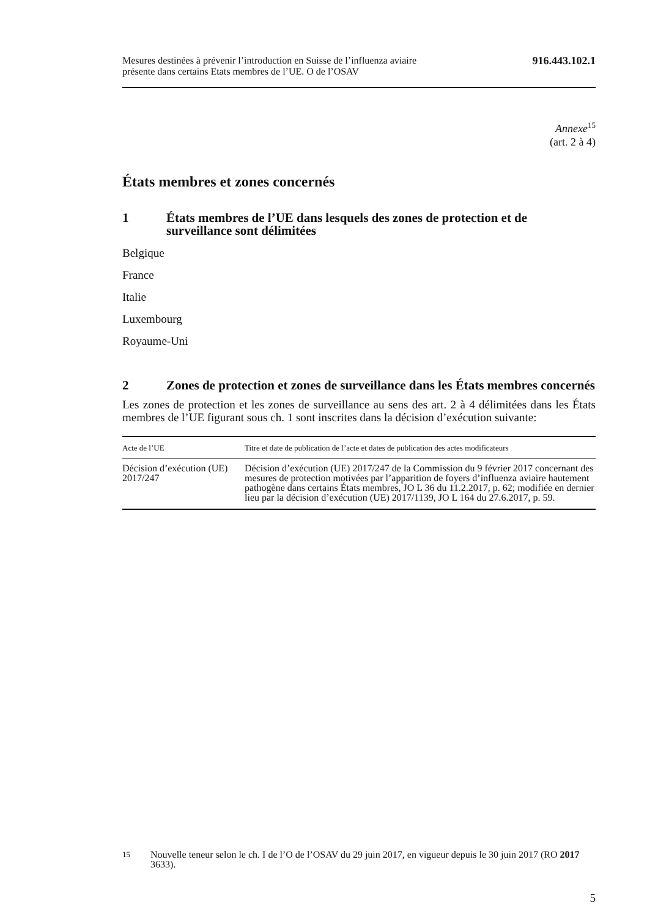Mesures destinées à prévenir l’introduction en Suisse de l’influenza aviaire
présente dans certains Etats membres de l’UE. O de l’OSAV
916.443.102.1
Annexe<sup>15</sup>
(art. 2 à 4)
États membres et zones concernés
1 États membres de l’UE dans lesquels des zones de protection et de surveillance sont délimitées
Belgique
France
Italie
Luxembourg
Royaume-Uni
2 Zones de protection et zones de surveillance dans les États membres concernés
Les zones de protection et les zones de surveillance au sens des art. 2 à 4 délimitées dans les États membres de l’UE figurant sous ch. 1 sont inscrites dans la décision d’exécution suivante:
| Acte de l’UE | Titre et date de publication de l’acte et dates de publication des actes modificateurs |
| --- | --- |
| Décision d’exécution (UE) 2017/247 | Décision d’exécution (UE) 2017/247 de la Commission du 9 février 2017 concernant des mesures de protection motivées par l’apparition de foyers d’influenza aviaire hautement pathogène dans certains États membres, JO L 36 du 11.2.2017, p. 62; modifiée en dernier lieu par la décision d’exécution (UE) 2017/1139, JO L 164 du 27.6.2017, p. 59. |
15 Nouvelle teneur selon le ch. I de l’O de l’OSAV du 29 juin 2017, en vigueur depuis le 30 juin 2017 (RO 2017 3633).
5